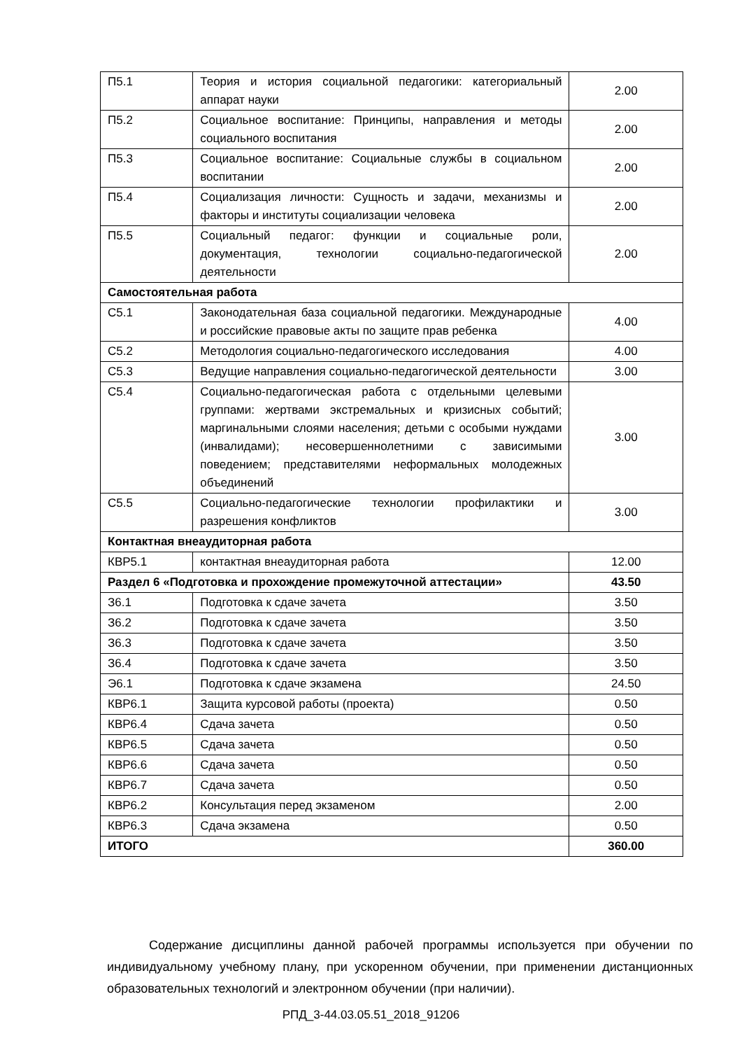| П5.1 | Теория и история социальной педагогики: категориальный аппарат науки | 2.00 |
| П5.2 | Социальное воспитание: Принципы, направления и методы социального воспитания | 2.00 |
| П5.3 | Социальное воспитание: Социальные службы в социальном воспитании | 2.00 |
| П5.4 | Социализация личности: Сущность и задачи, механизмы и факторы и институты социализации человека | 2.00 |
| П5.5 | Социальный педагог: функции и социальные роли, документация, технологии социально-педагогической деятельности | 2.00 |
| Самостоятельная работа | | |
| С5.1 | Законодательная база социальной педагогики. Международные и российские правовые акты по защите прав ребенка | 4.00 |
| С5.2 | Методология социально-педагогического исследования | 4.00 |
| С5.3 | Ведущие направления социально-педагогической деятельности | 3.00 |
| С5.4 | Социально-педагогическая работа с отдельными целевыми группами: жертвами экстремальных и кризисных событий; маргинальными слоями населения; детьми с особыми нуждами (инвалидами); несовершеннолетними с зависимыми поведением; представителями неформальных молодежных объединений | 3.00 |
| С5.5 | Социально-педагогические технологии профилактики и разрешения конфликтов | 3.00 |
| Контактная внеаудиторная работа | | |
| КВР5.1 | контактная внеаудиторная работа | 12.00 |
| Раздел 6 «Подготовка и прохождение промежуточной аттестации» | | 43.50 |
| З6.1 | Подготовка к сдаче зачета | 3.50 |
| З6.2 | Подготовка к сдаче зачета | 3.50 |
| З6.3 | Подготовка к сдаче зачета | 3.50 |
| З6.4 | Подготовка к сдаче зачета | 3.50 |
| Э6.1 | Подготовка к сдаче экзамена | 24.50 |
| КВР6.1 | Защита курсовой работы (проекта) | 0.50 |
| КВР6.4 | Сдача зачета | 0.50 |
| КВР6.5 | Сдача зачета | 0.50 |
| КВР6.6 | Сдача зачета | 0.50 |
| КВР6.7 | Сдача зачета | 0.50 |
| КВР6.2 | Консультация перед экзаменом | 2.00 |
| КВР6.3 | Сдача экзамена | 0.50 |
| ИТОГО | | 360.00 |
Содержание дисциплины данной рабочей программы используется при обучении по индивидуальному учебному плану, при ускоренном обучении, при применении дистанционных образовательных технологий и электронном обучении (при наличии).
РПД_3-44.03.05.51_2018_91206